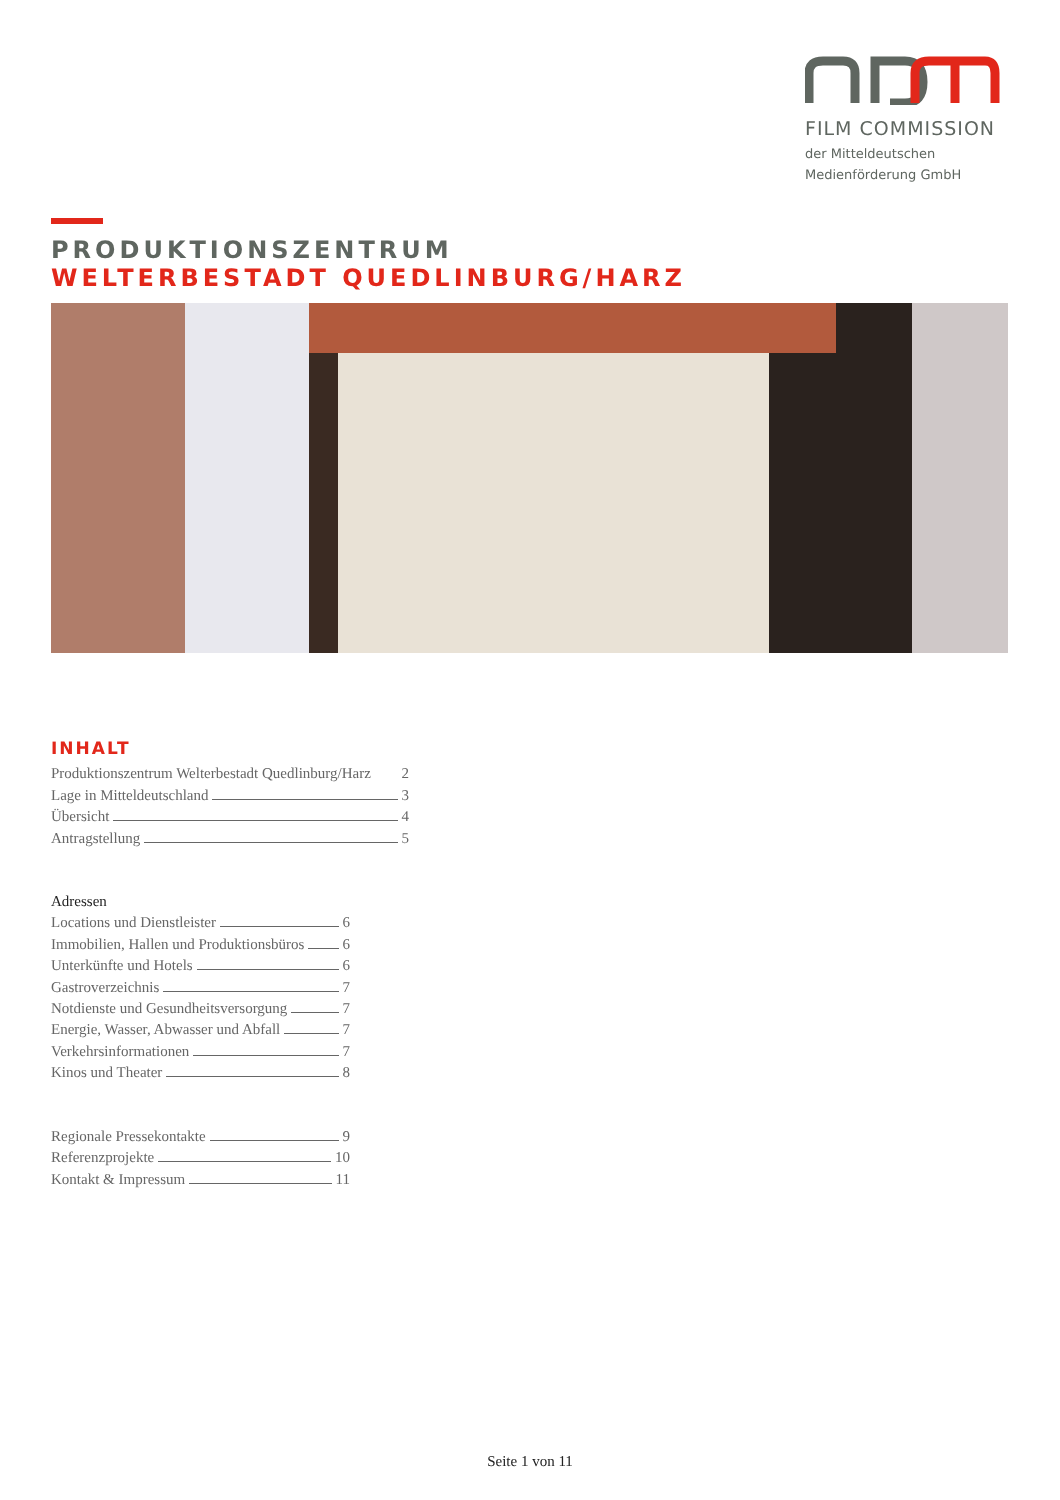FILM COMMISSION
der Mitteldeutschen
Medienförderung GmbH
PRODUKTIONSZENTRUM
WELTERBESTADT QUEDLINBURG/HARZ
INHALT
Produktionszentrum Welterbestadt Quedlinburg/Harz 2
Lage in Mitteldeutschland 3
Übersicht 4
Antragstellung 5
Adressen
Locations und Dienstleister 6
Immobilien, Hallen und Produktionsbüros 6
Unterkünfte und Hotels 6
Gastroverzeichnis 7
Notdienste und Gesundheitsversorgung 7
Energie, Wasser, Abwasser und Abfall 7
Verkehrsinformationen 7
Kinos und Theater 8
Regionale Pressekontakte 9
Referenzprojekte 10
Kontakt & Impressum 11
Seite 1 von 11